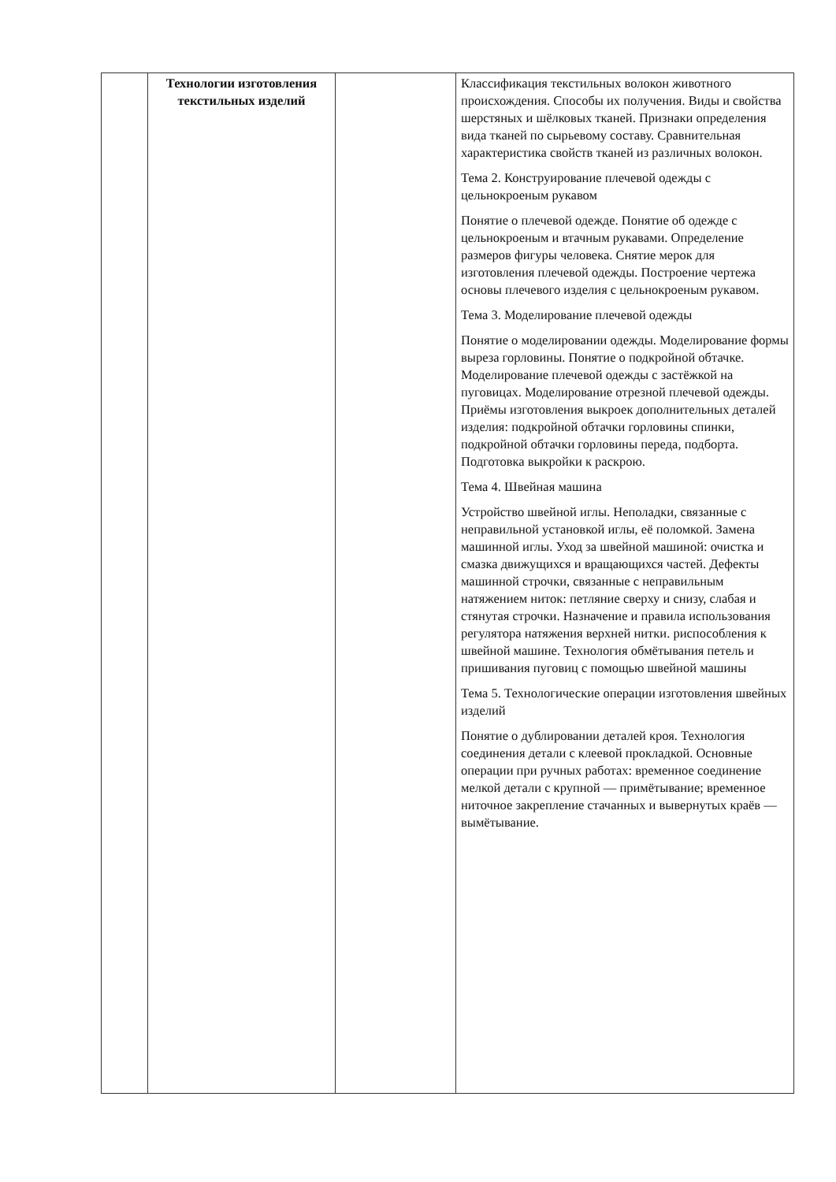| | Технологии изготовления текстильных изделий | | Классификация текстильных волокон животного происхождения. Способы их получения. Виды и свойства шерстяных и шёлковых тканей. Признаки определения вида тканей по сырьевому составу. Сравнительная характеристика свойств тканей из различных волокон. Тема 2. Конструирование плечевой одежды с цельнокроеным рукавом Понятие о плечевой одежде. Понятие об одежде с цельнокроеным и втачным рукавами. Определение размеров фигуры человека. Снятие мерок для изготовления плечевой одежды. Построение чертежа основы плечевого изделия с цельнокроеным рукавом. Тема 3. Моделирование плечевой одежды Понятие о моделировании одежды. Моделирование формы выреза горловины. Понятие о подкройной обтачке. Моделирование плечевой одежды с застёжкой на пуговицах. Моделирование отрезной плечевой одежды. Приёмы изготовления выкроек дополнительных деталей изделия: подкройной обтачки горловины спинки, подкройной обтачки горловины переда, подборта. Подготовка выкройки к раскрою. Тема 4. Швейная машина Устройство швейной иглы. Неполадки, связанные с неправильной установкой иглы, её поломкой. Замена машинной иглы. Уход за швейной машиной: очистка и смазка движущихся и вращающихся частей. Дефекты машинной строчки, связанные с неправильным натяжением ниток: петляние сверху и снизу, слабая и стянутая строчки. Назначение и правила использования регулятора натяжения верхней нитки. риспособления к швейной машине. Технология обмётывания петель и пришивания пуговиц с помощью швейной машины Тема 5. Технологические операции изготовления швейных изделий Понятие о дублировании деталей кроя. Технология соединения детали с клеевой прокладкой. Основные операции при ручных работах: временное соединение мелкой детали с крупной — примётывание; временное ниточное закрепление стачанных и вывернутых краёв — вымётывание. |